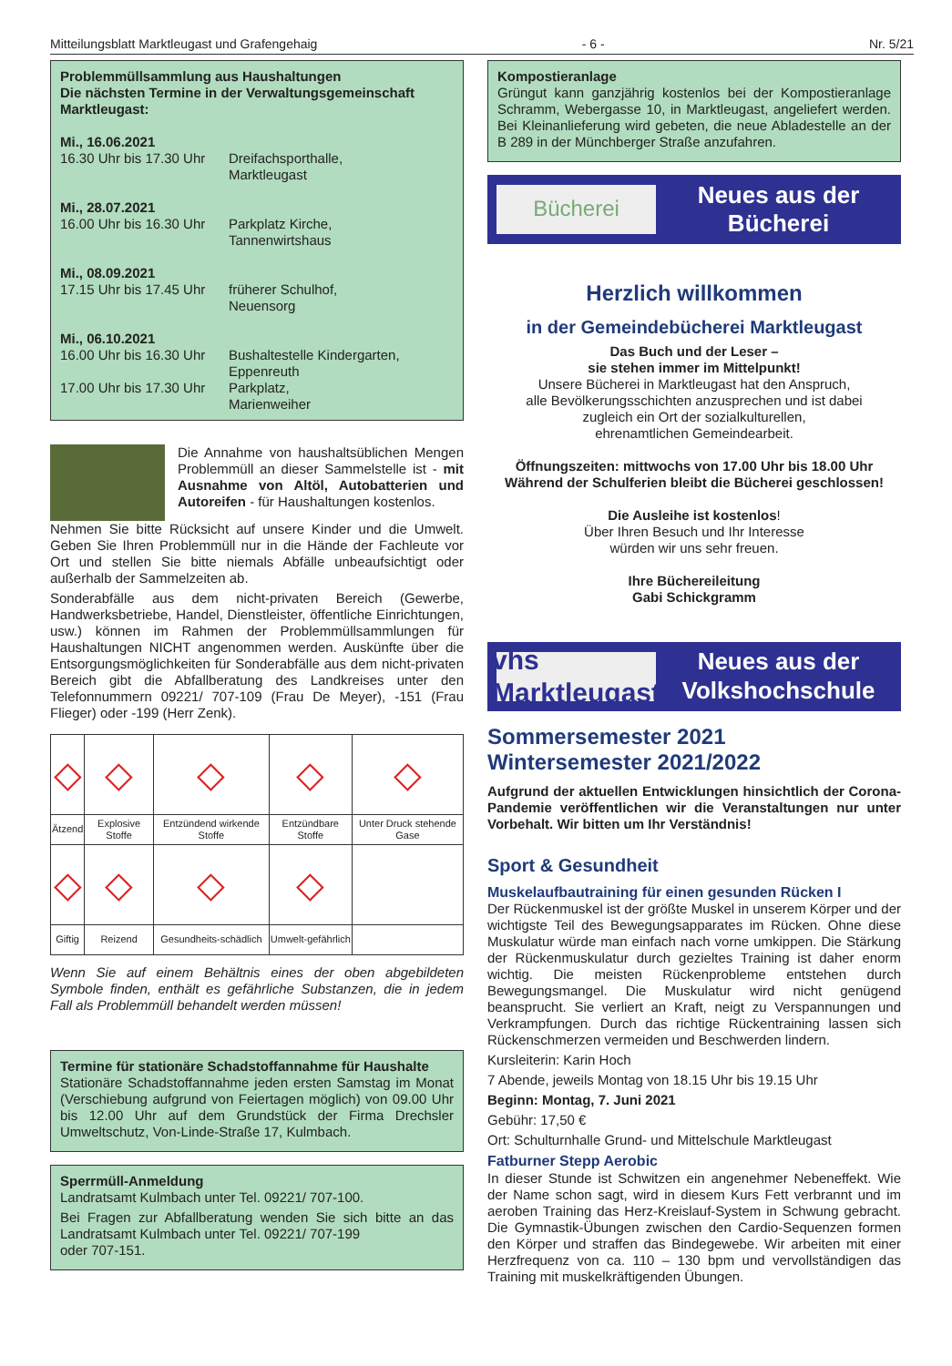Mitteilungsblatt Marktleugast und Grafengehaig - 6 - Nr. 5/21
Problemmüllsammlung aus Haushaltungen
Die nächsten Termine in der Verwaltungsgemeinschaft Marktleugast:
Mi., 16.06.2021
16.30 Uhr bis 17.30 Uhr Dreifachsporthalle,
Marktleugast
Mi., 28.07.2021
16.00 Uhr bis 16.30 Uhr Parkplatz Kirche,
Tannenwirtshaus
Mi., 08.09.2021
17.15 Uhr bis 17.45 Uhr früherer Schulhof,
Neuensorg
Mi., 06.10.2021
16.00 Uhr bis 16.30 Uhr Bushaltestelle Kindergarten,
Eppenreuth
17.00 Uhr bis 17.30 Uhr Parkplatz,
Marienweiher
Die Annahme von haushaltsüblichen Mengen Problemmüll an dieser Sammelstelle ist - mit Ausnahme von Altöl, Autobatterien und Autoreifen - für Haushaltungen kostenlos.
Nehmen Sie bitte Rücksicht auf unsere Kinder und die Umwelt. Geben Sie Ihren Problemmüll nur in die Hände der Fachleute vor Ort und stellen Sie bitte niemals Abfälle unbeaufsichtigt oder außerhalb der Sammelzeiten ab.
Sonderabfälle aus dem nicht-privaten Bereich (Gewerbe, Handwerksbetriebe, Handel, Dienstleister, öffentliche Einrichtungen, usw.) können im Rahmen der Problemmüllsammlungen für Haushaltungen NICHT angenommen werden. Auskünfte über die Entsorgungsmöglichkeiten für Sonderabfälle aus dem nicht-privaten Bereich gibt die Abfallberatung des Landkreises unter den Telefonnummern 09221/ 707-109 (Frau De Meyer), -151 (Frau Flieger) oder -199 (Herr Zenk).
| ◇ | ◇ | ◇ | ◇ | ◇ |
| Ätzend | Explosive Stoffe | Entzündend wirkende Stoffe | Entzündbare Stoffe | Unter Druck stehende Gase |
| ◇ | ◇ | ◇ | ◇ | |
| Giftig | Reizend | Gesundheits-schädlich | Umwelt-gefährlich | |
Wenn Sie auf einem Behältnis eines der oben abgebildeten Symbole finden, enthält es gefährliche Substanzen, die in jedem Fall als Problemmüll behandelt werden müssen!
Termine für stationäre Schadstoffannahme für Haushalte
Stationäre Schadstoffannahme jeden ersten Samstag im Monat (Verschiebung aufgrund von Feiertagen möglich) von 09.00 Uhr bis 12.00 Uhr auf dem Grundstück der Firma Drechsler Umweltschutz, Von-Linde-Straße 17, Kulmbach.
Sperrmüll-Anmeldung
Landratsamt Kulmbach unter Tel. 09221/ 707-100.
Bei Fragen zur Abfallberatung wenden Sie sich bitte an das Landratsamt Kulmbach unter Tel. 09221/ 707-199
oder 707-151.
Kompostieranlage
Grüngut kann ganzjährig kostenlos bei der Kompostieranlage Schramm, Webergasse 10, in Marktleugast, angeliefert werden. Bei Kleinanlieferung wird gebeten, die neue Abladestelle an der B 289 in der Münchberger Straße anzufahren.
Bücherei
Neues aus der
Bücherei
Herzlich willkommen
in der Gemeindebücherei Marktleugast
Das Buch und der Leser –
sie stehen immer im Mittelpunkt!
Unsere Bücherei in Marktleugast hat den Anspruch,
alle Bevölkerungsschichten anzusprechen und ist dabei
zugleich ein Ort der sozialkulturellen,
ehrenamtlichen Gemeindearbeit.
Öffnungszeiten: mittwochs von 17.00 Uhr bis 18.00 Uhr
Während der Schulferien bleibt die Bücherei geschlossen!
Die Ausleihe ist kostenlos!
Über Ihren Besuch und Ihr Interesse
würden wir uns sehr freuen.
Ihre Büchereileitung
Gabi Schickgramm
vhs Marktleugast
Neues aus der
Volkshochschule
Sommersemester 2021
Wintersemester 2021/2022
Aufgrund der aktuellen Entwicklungen hinsichtlich der Corona-Pandemie veröffentlichen wir die Veranstaltungen nur unter Vorbehalt. Wir bitten um Ihr Verständnis!
Sport & Gesundheit
Muskelaufbautraining für einen gesunden Rücken I
Der Rückenmuskel ist der größte Muskel in unserem Körper und der wichtigste Teil des Bewegungsapparates im Rücken. Ohne diese Muskulatur würde man einfach nach vorne umkippen. Die Stärkung der Rückenmuskulatur durch gezieltes Training ist daher enorm wichtig. Die meisten Rückenprobleme entstehen durch Bewegungsmangel. Die Muskulatur wird nicht genügend beansprucht. Sie verliert an Kraft, neigt zu Verspannungen und Verkrampfungen. Durch das richtige Rückentraining lassen sich Rückenschmerzen vermeiden und Beschwerden lindern.
Kursleiterin: Karin Hoch
7 Abende, jeweils Montag von 18.15 Uhr bis 19.15 Uhr
Beginn: Montag, 7. Juni 2021
Gebühr: 17,50 €
Ort: Schulturnhalle Grund- und Mittelschule Marktleugast
Fatburner Stepp Aerobic
In dieser Stunde ist Schwitzen ein angenehmer Nebeneffekt. Wie der Name schon sagt, wird in diesem Kurs Fett verbrannt und im aeroben Training das Herz-Kreislauf-System in Schwung gebracht. Die Gymnastik-Übungen zwischen den Cardio-Sequenzen formen den Körper und straffen das Bindegewebe. Wir arbeiten mit einer Herzfrequenz von ca. 110 – 130 bpm und vervollständigen das Training mit muskelkräftigenden Übungen.